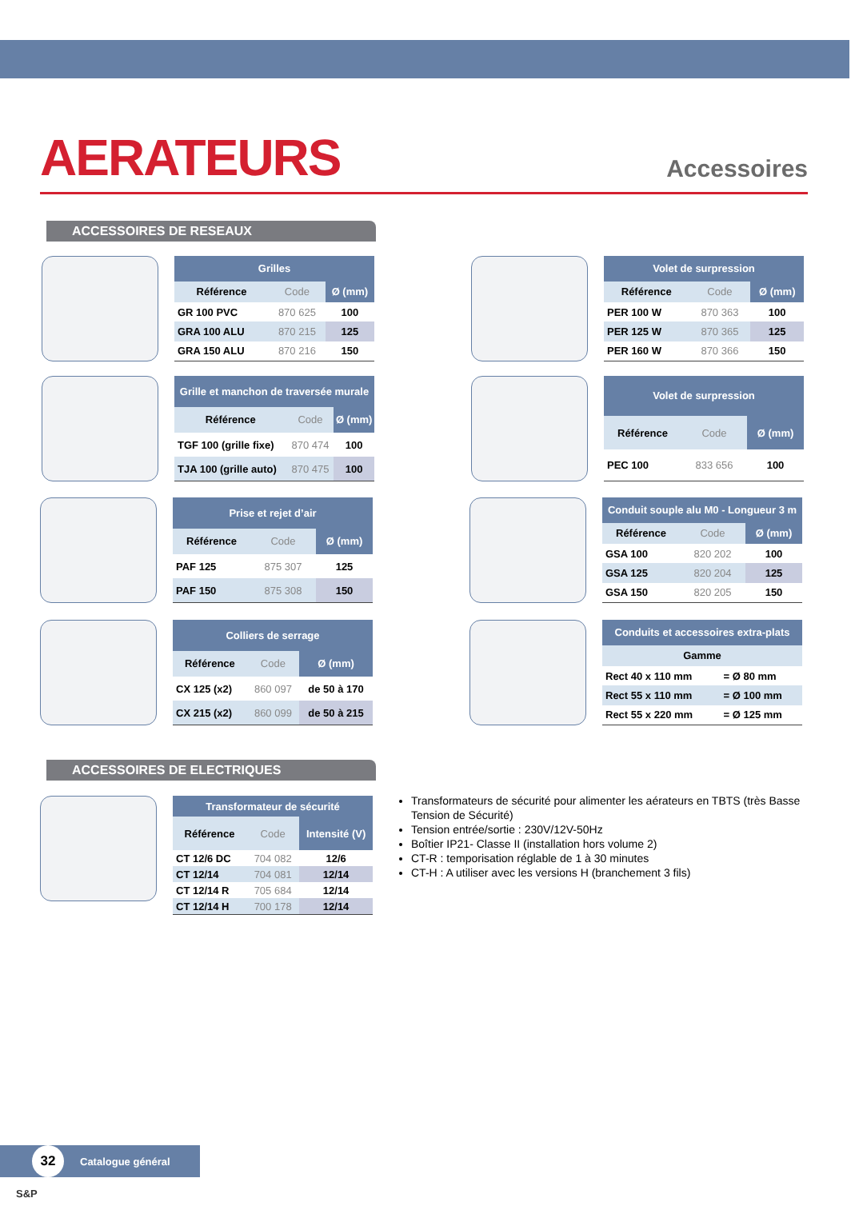AERATEURS
Accessoires
ACCESSOIRES DE RESEAUX
| Grilles | | |
| --- | --- | --- |
| Référence | Code | Ø (mm) |
| GR 100 PVC | 870 625 | 100 |
| GRA 100 ALU | 870 215 | 125 |
| GRA 150 ALU | 870 216 | 150 |
| Volet de surpression | | |
| --- | --- | --- |
| Référence | Code | Ø (mm) |
| PER 100 W | 870 363 | 100 |
| PER 125 W | 870 365 | 125 |
| PER 160 W | 870 366 | 150 |
| Grille et manchon de traversée murale | | |
| --- | --- | --- |
| Référence | Code | Ø (mm) |
| TGF 100 (grille fixe) | 870 474 | 100 |
| TJA 100 (grille auto) | 870 475 | 100 |
| Volet de surpression | | |
| --- | --- | --- |
| Référence | Code | Ø (mm) |
| PEC 100 | 833 656 | 100 |
| Prise et rejet d’air | | |
| --- | --- | --- |
| Référence | Code | Ø (mm) |
| PAF 125 | 875 307 | 125 |
| PAF 150 | 875 308 | 150 |
| Conduit souple alu M0 - Longueur 3 m | | |
| --- | --- | --- |
| Référence | Code | Ø (mm) |
| GSA 100 | 820 202 | 100 |
| GSA 125 | 820 204 | 125 |
| GSA 150 | 820 205 | 150 |
| Colliers de serrage | | |
| --- | --- | --- |
| Référence | Code | Ø (mm) |
| CX 125 (x2) | 860 097 | de 50 à 170 |
| CX 215 (x2) | 860 099 | de 50 à 215 |
| Conduits et accessoires extra-plats | |
| --- | --- |
| Gamme | |
| Rect 40 x 110 mm | = Ø 80 mm |
| Rect 55 x 110 mm | = Ø 100 mm |
| Rect 55 x 220 mm | = Ø 125 mm |
ACCESSOIRES DE ELECTRIQUES
| Transformateur de sécurité | | |
| --- | --- | --- |
| Référence | Code | Intensité (V) |
| CT 12/6 DC | 704 082 | 12/6 |
| CT 12/14 | 704 081 | 12/14 |
| CT 12/14 R | 705 684 | 12/14 |
| CT 12/14 H | 700 178 | 12/14 |
Transformateurs de sécurité pour alimenter les aérateurs en TBTS (très Basse Tension de Sécurité)
Tension entrée/sortie : 230V/12V-50Hz
Boîtier IP21- Classe II (installation hors volume 2)
CT-R : temporisation réglable de 1 à 30 minutes
CT-H : A utiliser avec les versions H (branchement 3 fils)
32 Catalogue général S&P